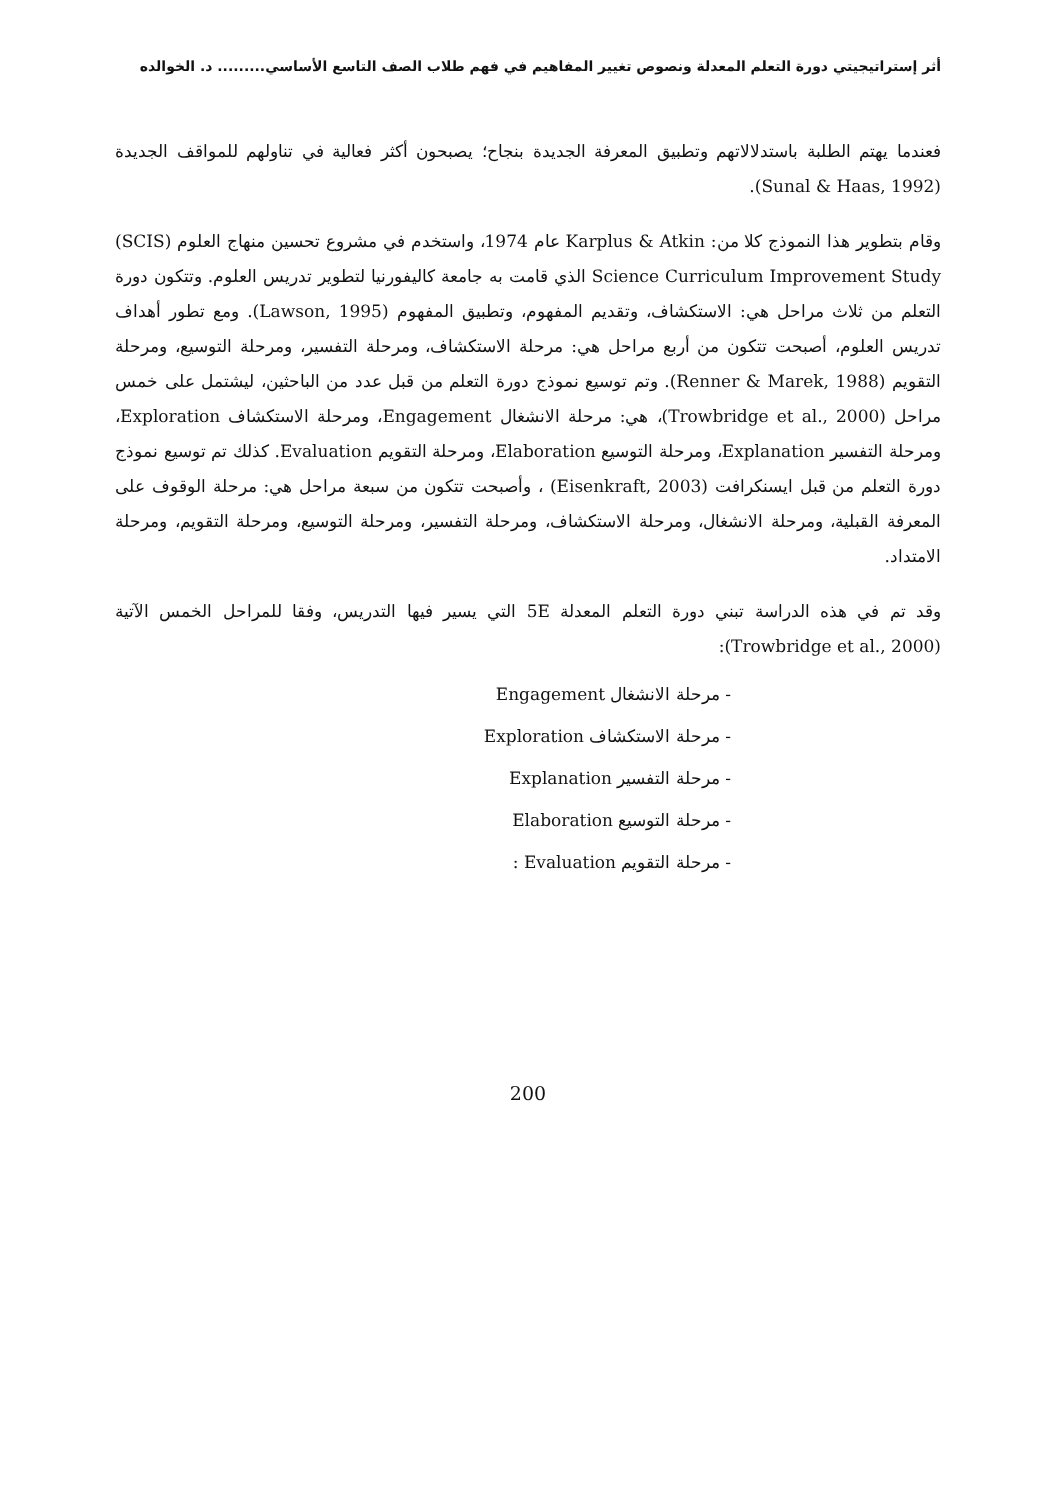أثر إستراتيجيتي دورة التعلم المعدلة ونصوص تغيير المفاهيم في فهم طلاب الصف التاسع الأساسي......... د. الخوالده
فعندما يهتم الطلبة باستدلالاتهم وتطبيق المعرفة الجديدة بنجاح؛ يصبحون أكثر فعالية في تناولهم للمواقف الجديدة (Sunal & Haas, 1992).
وقام بتطوير هذا النموذج كلا من: Karplus & Atkin عام 1974، واستخدم في مشروع تحسين منهاج العلوم (SCIS) Science Curriculum Improvement Study الذي قامت به جامعة كاليفورنيا لتطوير تدريس العلوم. وتتكون دورة التعلم من ثلاث مراحل هي: الاستكشاف، وتقديم المفهوم، وتطبيق المفهوم (Lawson, 1995). ومع تطور أهداف تدريس العلوم، أصبحت تتكون من أربع مراحل هي: مرحلة الاستكشاف، ومرحلة التفسير، ومرحلة التوسيع، ومرحلة التقويم (Renner & Marek, 1988). وتم توسيع نموذج دورة التعلم من قبل عدد من الباحثين، ليشتمل على خمس مراحل (Trowbridge et al., 2000)، هي: مرحلة الانشغال Engagement، ومرحلة الاستكشاف Exploration، ومرحلة التفسير Explanation، ومرحلة التوسيع Elaboration، ومرحلة التقويم Evaluation. كذلك تم توسيع نموذج دورة التعلم من قبل ايسنكرافت (Eisenkraft, 2003) ، وأصبحت تتكون من سبعة مراحل هي: مرحلة الوقوف على المعرفة القبلية، ومرحلة الانشغال، ومرحلة الاستكشاف، ومرحلة التفسير، ومرحلة التوسيع، ومرحلة التقويم، ومرحلة الامتداد.
وقد تم في هذه الدراسة تبني دورة التعلم المعدلة 5E التي يسير فيها التدريس، وفقا للمراحل الخمس الآتية (Trowbridge et al., 2000):
- مرحلة الانشغال Engagement
- مرحلة الاستكشاف Exploration
- مرحلة التفسير Explanation
- مرحلة التوسيع Elaboration
- مرحلة التقويم Evaluation :
200